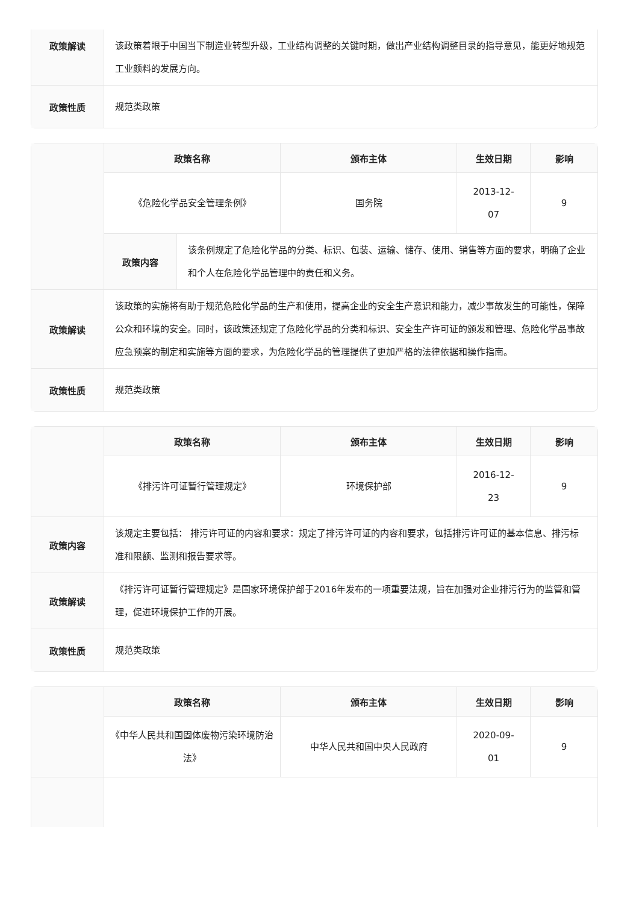| 政策解读 | 该政策着眼于中国当下制造业转型升级，工业结构调整的关键时期，做出产业结构调整目录的指导意见，能更好地规范工业颜料的发展方向。 |
| 政策性质 | 规范类政策 |
| | / 政策名称 / 颁布主体 / 生效日期 / 影响 / / --- / --- / --- / --- / / 《危险化学品安全管理条例》 / 国务院 / 2013-12- 07 / 9 / | |
| | 政策内容 | 该条例规定了危险化学品的分类、标识、包装、运输、储存、使用、销售等方面的要求，明确了企业和个人在危险化学品管理中的责任和义务。 |
| 政策解读 | 该政策的实施将有助于规范危险化学品的生产和使用，提高企业的安全生产意识和能力，减少事故发生的可能性，保障公众和环境的安全。同时，该政策还规定了危险化学品的分类和标识、安全生产许可证的颁发和管理、危险化学品事故应急预案的制定和实施等方面的要求，为危险化学品的管理提供了更加严格的法律依据和操作指南。 | |
| 政策性质 | 规范类政策 | |
| | / 政策名称 / 颁布主体 / 生效日期 / 影响 / / --- / --- / --- / --- / / 《排污许可证暂行管理规定》 / 环境保护部 / 2016-12- 23 / 9 / |
| 政策内容 | 该规定主要包括： 排污许可证的内容和要求：规定了排污许可证的内容和要求，包括排污许可证的基本信息、排污标准和限额、监测和报告要求等。 |
| 政策解读 | 《排污许可证暂行管理规定》是国家环境保护部于2016年发布的一项重要法规，旨在加强对企业排污行为的监管和管理，促进环境保护工作的开展。 |
| 政策性质 | 规范类政策 |
| | / 政策名称 / 颁布主体 / 生效日期 / 影响 / / --- / --- / --- / --- / / 《中华人民共和国固体废物污染环境防治法》 / 中华人民共和国中央人民政府 / 2020-09- 01 / 9 / |